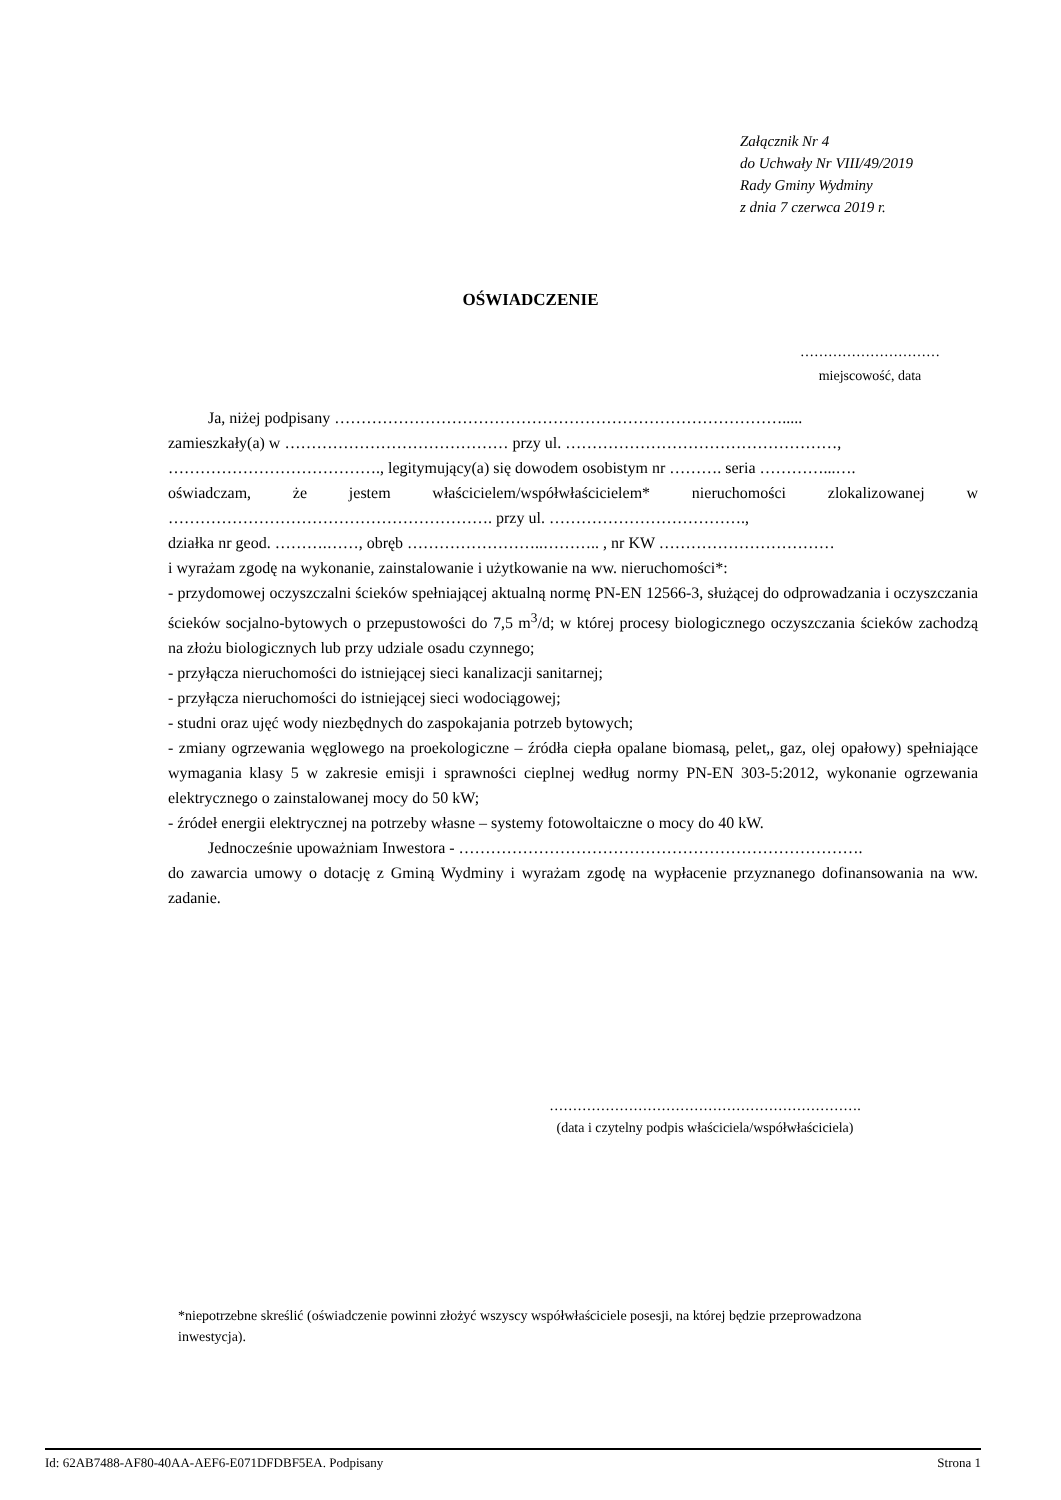Załącznik Nr 4
do Uchwały Nr VIII/49/2019
Rady Gminy Wydminy
z dnia 7 czerwca 2019 r.
OŚWIADCZENIE
…………………………
miejscowość, data
Ja, niżej podpisany ………………………………………………………………………….....
zamieszkały(a) w …………………………………… przy ul. ……………………………………………,
…………………………………., legitymujący(a) się dowodem osobistym nr ………. seria …………...….
oświadczam, że jestem właścicielem/współwłaścicielem* nieruchomości zlokalizowanej w ……………………………………………………. przy ul. ……………………………….,
działka nr geod. ……….……, obręb ……………………..……….. , nr KW ……………………………
i wyrażam zgodę na wykonanie, zainstalowanie i użytkowanie na ww. nieruchomości*:
- przydomowej oczyszczalni ścieków spełniającej aktualną normę PN-EN 12566-3, służącej do odprowadzania i oczyszczania ścieków socjalno-bytowych o przepustowości do 7,5 m<sup>3</sup>/d; w której procesy biologicznego oczyszczania ścieków zachodzą na złożu biologicznych lub przy udziale osadu czynnego;
- przyłącza nieruchomości do istniejącej sieci kanalizacji sanitarnej;
- przyłącza nieruchomości do istniejącej sieci wodociągowej;
- studni oraz ujęć wody niezbędnych do zaspokajania potrzeb bytowych;
- zmiany ogrzewania węglowego na proekologiczne – źródła ciepła opalane biomasą, pelet,, gaz, olej opałowy) spełniające wymagania klasy 5 w zakresie emisji i sprawności cieplnej według normy PN-EN 303-5:2012, wykonanie ogrzewania elektrycznego o zainstalowanej mocy do 50 kW;
- źródeł energii elektrycznej na potrzeby własne – systemy fotowoltaiczne o mocy do 40 kW.
Jednocześnie upoważniam Inwestora - ………………………………………………………………….
do zawarcia umowy o dotację z Gminą Wydminy i wyrażam zgodę na wypłacenie przyznanego dofinansowania na ww. zadanie.
………………………………………………………….
(data i czytelny podpis właściciela/współwłaściciela)
*niepotrzebne skreślić (oświadczenie powinni złożyć wszyscy współwłaściciele posesji, na której będzie przeprowadzona inwestycja).
Id: 62AB7488-AF80-40AA-AEF6-E071DFDBF5EA. Podpisany Strona 1